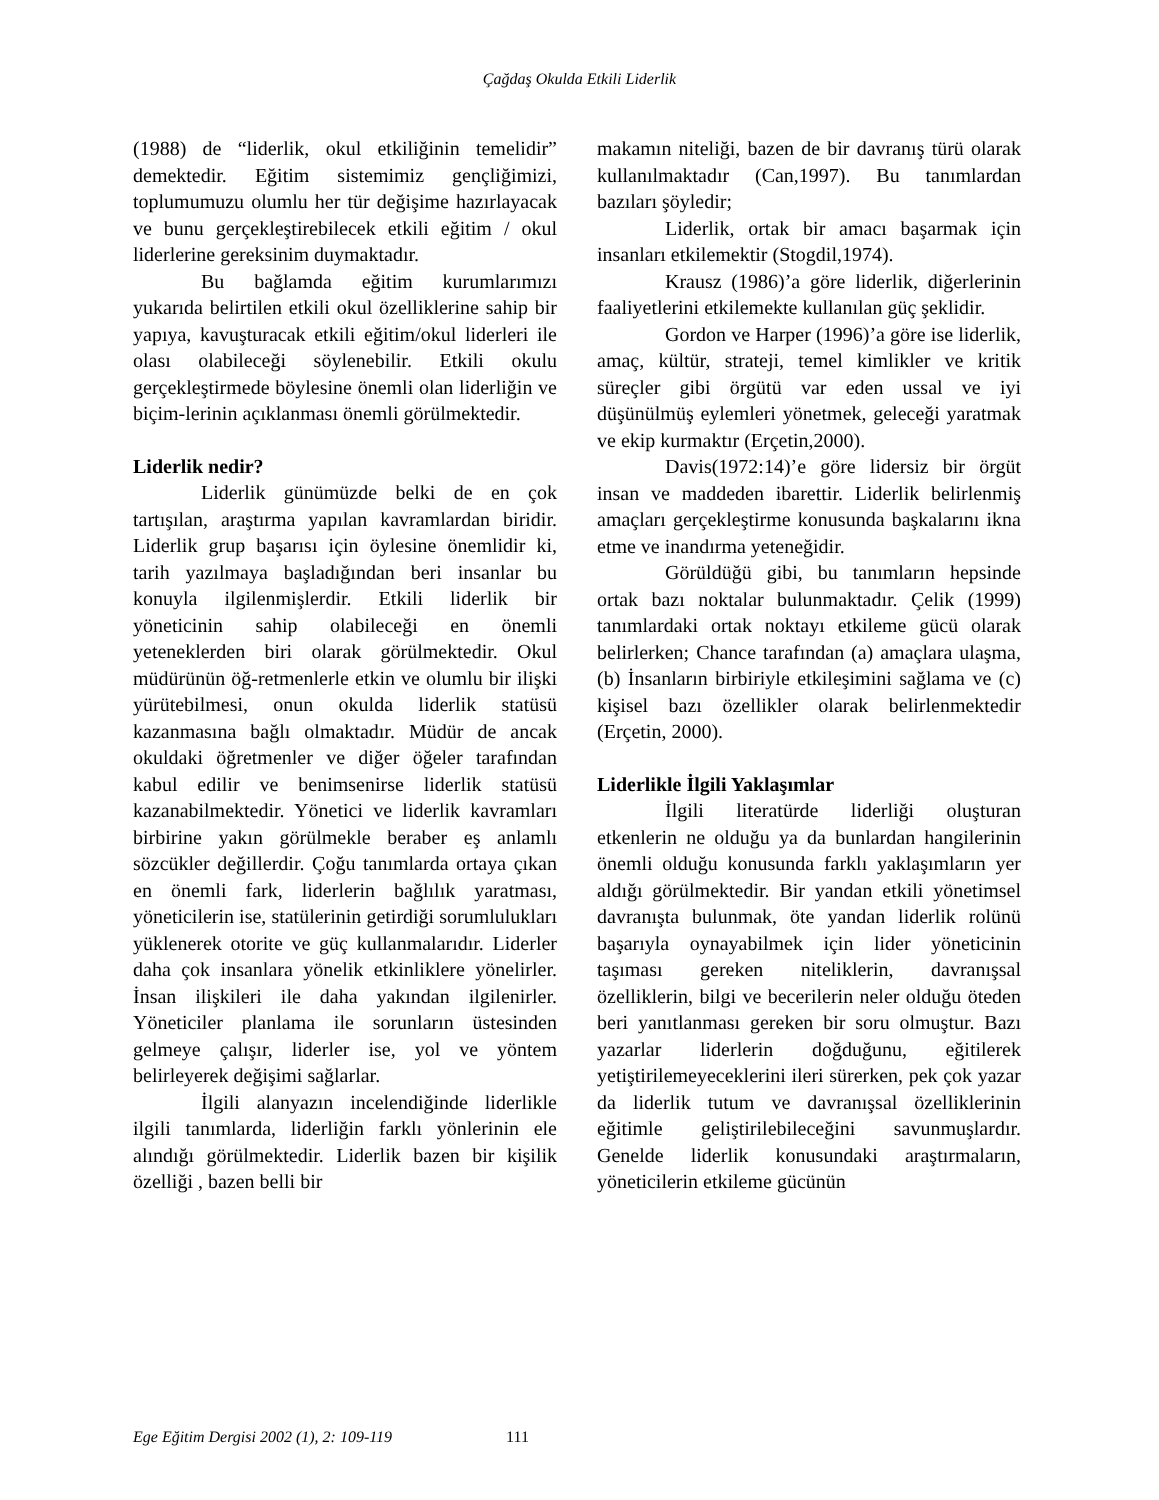Çağdaş Okulda Etkili Liderlik
(1988) de “liderlik, okul etkiliğinin temelidir” demektedir. Eğitim sistemimiz gençliğimizi, toplumumuzu olumlu her tür değişime hazırlayacak ve bunu gerçekleştirebilecek etkili eğitim / okul liderlerine gereksinim duymaktadır.
Bu bağlamda eğitim kurumlarımızı yukarıda belirtilen etkili okul özelliklerine sahip bir yapıya, kavuşturacak etkili eğitim/okul liderleri ile olası olabileceği söylenebilir. Etkili okulu gerçekleştirmede böylesine önemli olan liderliğin ve biçim-lerinin açıklanması önemli görülmektedir.
Liderlik nedir?
Liderlik günümüzde belki de en çok tartışılan, araştırma yapılan kavramlardan biridir. Liderlik grup başarısı için öylesine önemlidir ki, tarih yazılmaya başladığından beri insanlar bu konuyla ilgilenmişlerdir. Etkili liderlik bir yöneticinin sahip olabileceği en önemli yeteneklerden biri olarak görülmektedir. Okul müdürünün öğ-retmenlerle etkin ve olumlu bir ilişki yürütebilmesi, onun okulda liderlik statüsü kazanmasına bağlı olmaktadır. Müdür de ancak okuldaki öğretmenler ve diğer öğeler tarafından kabul edilir ve benimsenirse liderlik statüsü kazanabilmektedir. Yönetici ve liderlik kavramları birbirine yakın görülmekle beraber eş anlamlı sözcükler değillerdir. Çoğu tanımlarda ortaya çıkan en önemli fark, liderlerin bağlılık yaratması, yöneticilerin ise, statülerinin getirdiği sorumlulukları yüklenerek otorite ve güç kullanmalarıdır. Liderler daha çok insanlara yönelik etkinliklere yönelirler. İnsan ilişkileri ile daha yakından ilgilenirler. Yöneticiler planlama ile sorunların üstesinden gelmeye çalışır, liderler ise, yol ve yöntem belirleyerek değişimi sağlarlar.
İlgili alanyazın incelendiğinde liderlikle ilgili tanımlarda, liderliğin farklı yönlerinin ele alındığı görülmektedir. Liderlik bazen bir kişilik özelliği , bazen belli bir
makamın niteliği, bazen de bir davranış türü olarak kullanılmaktadır (Can,1997). Bu tanımlardan bazıları şöyledir;
Liderlik, ortak bir amacı başarmak için insanları etkilemektir (Stogdil,1974).
Krausz (1986)’a göre liderlik, diğerlerinin faaliyetlerini etkilemekte kullanılan güç şeklidir.
Gordon ve Harper (1996)’a göre ise liderlik, amaç, kültür, strateji, temel kimlikler ve kritik süreçler gibi örgütü var eden ussal ve iyi düşünülmüş eylemleri yönetmek, geleceği yaratmak ve ekip kurmaktır (Erçetin,2000).
Davis(1972:14)’e göre lidersiz bir örgüt insan ve maddeden ibarettir. Liderlik belirlenmiş amaçları gerçekleştirme konusunda başkalarını ikna etme ve inandırma yeteneğidir.
Görüldüğü gibi, bu tanımların hepsinde ortak bazı noktalar bulunmaktadır. Çelik (1999) tanımlardaki ortak noktayı etkileme gücü olarak belirlerken; Chance tarafından (a) amaçlara ulaşma, (b) İnsanların birbiriyle etkileşimini sağlama ve (c) kişisel bazı özellikler olarak belirlenmektedir (Erçetin, 2000).
Liderlikle İlgili Yaklaşımlar
İlgili literatürde liderliği oluşturan etkenlerin ne olduğu ya da bunlardan hangilerinin önemli olduğu konusunda farklı yaklaşımların yer aldığı görülmektedir. Bir yandan etkili yönetimsel davranışta bulunmak, öte yandan liderlik rolünü başarıyla oynayabilmek için lider yöneticinin taşıması gereken niteliklerin, davranışsal özelliklerin, bilgi ve becerilerin neler olduğu öteden beri yanıtlanması gereken bir soru olmuştur. Bazı yazarlar liderlerin doğduğunu, eğitilerek yetiştirilemeyeceklerini ileri sürerken, pek çok yazar da liderlik tutum ve davranışsal özelliklerinin eğitimle geliştirilebileceğini savunmuşlardır. Genelde liderlik konusundaki araştırmaların, yöneticilerin etkileme gücünün
Ege Eğitim Dergisi 2002 (1), 2: 109-119 111